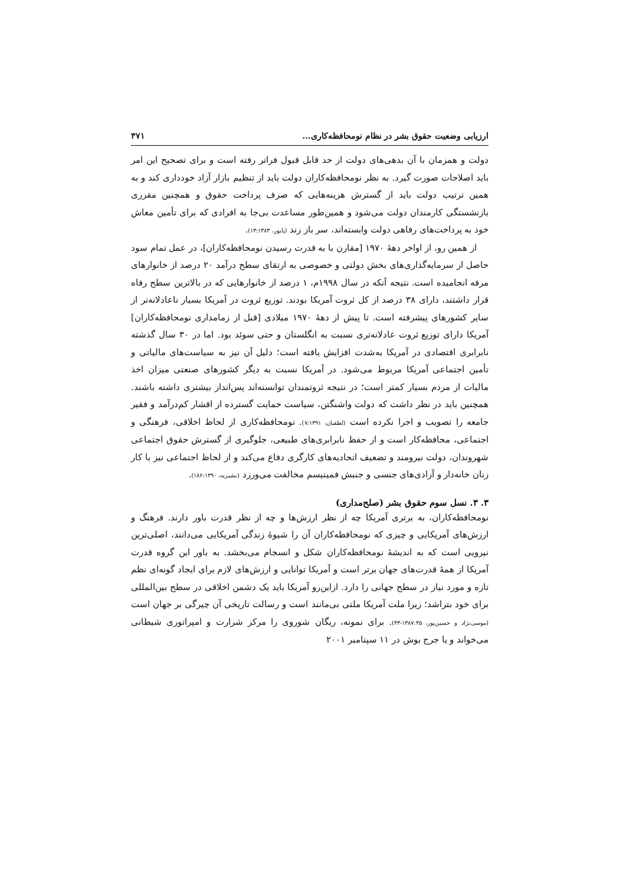ارزیابی وضعیت حقوق بشر در نظام نومحافظه‌کاری... ۳۷۱
دولت و همزمان با آن بدهی‌های دولت از حد قابل قبول فراتر رفته است و برای تصحیح این امر باید اصلاحات صورت گیرد. به نظر نومحافظه‌کاران دولت باید از تنظیم بازار آزاد خودداری کند و به همین ترتیب دولت باید از گسترش هزینه‌هایی که صرف پرداخت حقوق و همچنین مقرری بازنشستگی کارمندان دولت می‌شود و همین‌طور مساعدت بی‌جا به افرادی که برای تأمین معاش خود به پرداخت‌های رفاهی دولت وابسته‌اند، سر باز زند (پایور، ۱۳:۱۳۸۳).
از همین رو، از اواخر دهۀ ۱۹۷۰ [مقارن با به قدرت رسیدن نومحافظه‌کاران]، در عمل تمام سود حاصل از سرمایه‌گذاری‌های بخش دولتی و خصوصی به ارتقای سطح درآمد ۲۰ درصد از خانوارهای مرفه انجامیده است. نتیجه آنکه در سال ۱۹۹۸م، ۱ درصد از خانوارهایی که در بالاترین سطح رفاه قرار داشتند، دارای ۳۸ درصد از کل ثروت آمریکا بودند. توزیع ثروت در آمریکا بسیار ناعادلانه‌تر از سایر کشورهای پیشرفته است. تا پیش از دهۀ ۱۹۷۰ میلادی [قبل از زمامداری نومحافظه‌کاران] آمریکا دارای توزیع ثروت عادلانه‌تری نسبت به انگلستان و حتی سوئد بود. اما در ۳۰ سال گذشته نابرابری اقتصادی در آمریکا به‌شدت افزایش یافته است؛ دلیل آن نیز به سیاست‌های مالیاتی و تأمین اجتماعی آمریکا مربوط می‌شود. در آمریکا نسبت به دیگر کشورهای صنعتی میزان اخذ مالیات از مردم بسیار کمتر است؛ در نتیجه ثروتمندان توانسته‌اند پس‌انداز بیشتری داشته باشند. همچنین باید در نظر داشت که دولت واشنگتن، سیاست حمایت گسترده از اقشار کم‌درآمد و فقیر جامعه را تصویب و اجرا نکرده است (لطفیان، ۷:۱۳۹۱). نومحافظه‌کاری از لحاظ اخلاقی، فرهنگی و اجتماعی، محافظه‌کار است و از حفظ نابرابری‌های طبیعی، جلوگیری از گسترش حقوق اجتماعی شهروندان، دولت نیرومند و تضعیف اتحادیه‌های کارگری دفاع می‌کند و از لحاظ اجتماعی نیز با کار زنان خانه‌دار و آزادی‌های جنسی و جنبش فمینیسم مخالفت می‌ورزد (بشیریه، ۱۸۶:۱۳۹۰).
۳. ۳. نسل سوم حقوق بشر (صلح‌مداری)
نومحافظه‌کاران، به برتری آمریکا چه از نظر ارزش‌ها و چه از نظر قدرت باور دارند. فرهنگ و ارزش‌های آمریکایی و چیزی که نومحافظه‌کاران آن را شیوۀ زندگی آمریکایی می‌دانند، اصلی‌ترین نیرویی است که به اندیشۀ نومحافظه‌کاران شکل و انسجام می‌بخشد. به باور این گروه قدرت آمریکا از همۀ قدرت‌های جهان برتر است و آمریکا توانایی و ارزش‌های لازم برای ایجاد گونه‌ای نظم تازه و مورد نیاز در سطح جهانی را دارد. ازاین‌رو آمریکا باید یک دشمن اخلاقی در سطح بین‌المللی برای خود بتراشد؛ زیرا ملت آمریکا ملتی بی‌مانند است و رسالت تاریخی آن چیرگی بر جهان است (موسی‌نژاد و حسین‌پور، ۱۳۸۷:۴۵-۴۳). برای نمونه، ریگان شوروی را مرکز شرارت و امپراتوری شیطانی می‌خواند و یا جرج بوش در ۱۱ سپتامبر ۲۰۰۱